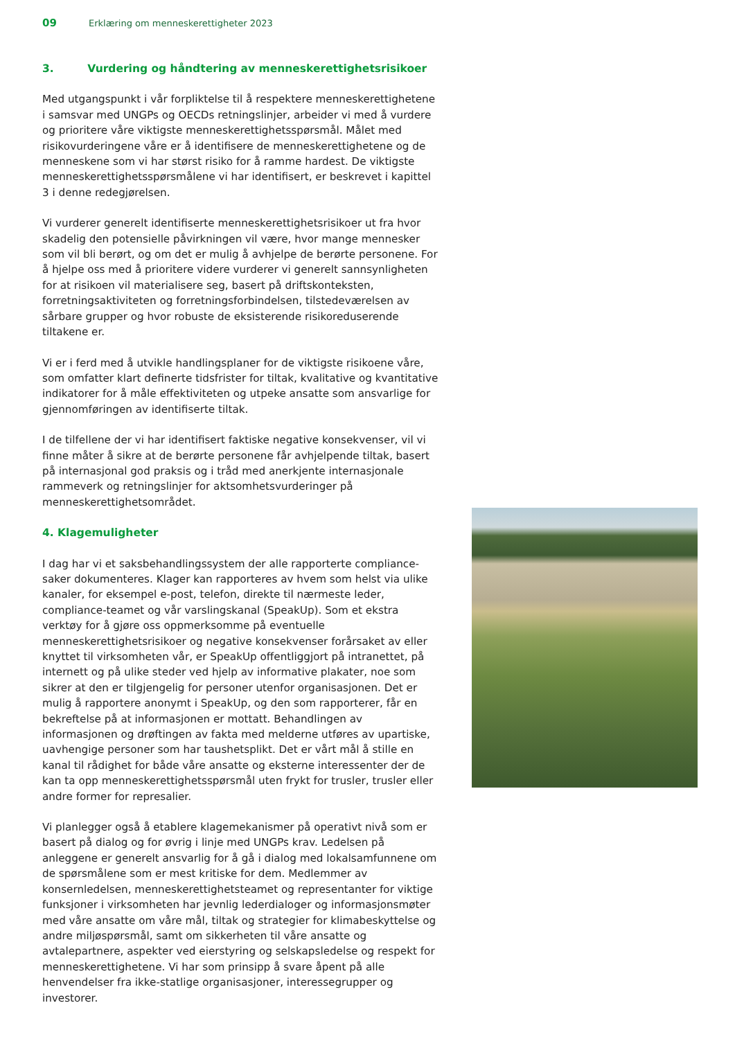09 Erklæring om menneskerettigheter 2023
3. Vurdering og håndtering av menneskerettighetsrisikoer
Med utgangspunkt i vår forpliktelse til å respektere menneskerettighetene i samsvar med UNGPs og OECDs retningslinjer, arbeider vi med å vurdere og prioritere våre viktigste menneskerettighetsspørsmål. Målet med risikovurderingene våre er å identifisere de menneskerettighetene og de menneskene som vi har størst risiko for å ramme hardest. De viktigste menneskerettighetsspørsmålene vi har identifisert, er beskrevet i kapittel 3 i denne redegjørelsen.
Vi vurderer generelt identifiserte menneskerettighetsrisikoer ut fra hvor skadelig den potensielle påvirkningen vil være, hvor mange mennesker som vil bli berørt, og om det er mulig å avhjelpe de berørte personene. For å hjelpe oss med å prioritere videre vurderer vi generelt sannsynligheten for at risikoen vil materialisere seg, basert på driftskonteksten, forretningsaktiviteten og forretningsforbindelsen, tilstedeværelsen av sårbare grupper og hvor robuste de eksisterende risikoreduserende tiltakene er.
Vi er i ferd med å utvikle handlingsplaner for de viktigste risikoene våre, som omfatter klart definerte tidsfrister for tiltak, kvalitative og kvantitative indikatorer for å måle effektiviteten og utpeke ansatte som ansvarlige for gjennomføringen av identifiserte tiltak.
I de tilfellene der vi har identifisert faktiske negative konsekvenser, vil vi finne måter å sikre at de berørte personene får avhjelpende tiltak, basert på internasjonal god praksis og i tråd med anerkjente internasjonale rammeverk og retningslinjer for aktsomhetsvurderinger på menneskerettighetsområdet.
4. Klagemuligheter
I dag har vi et saksbehandlingssystem der alle rapporterte compliance-saker dokumenteres. Klager kan rapporteres av hvem som helst via ulike kanaler, for eksempel e-post, telefon, direkte til nærmeste leder, compliance-teamet og vår varslingskanal (SpeakUp). Som et ekstra verktøy for å gjøre oss oppmerksomme på eventuelle menneskerettighetsrisikoer og negative konsekvenser forårsaket av eller knyttet til virksomheten vår, er SpeakUp offentliggjort på intranettet, på internett og på ulike steder ved hjelp av informative plakater, noe som sikrer at den er tilgjengelig for personer utenfor organisasjonen. Det er mulig å rapportere anonymt i SpeakUp, og den som rapporterer, får en bekreftelse på at informasjonen er mottatt. Behandlingen av informasjonen og drøftingen av fakta med melderne utføres av upartiske, uavhengige personer som har taushetsplikt. Det er vårt mål å stille en kanal til rådighet for både våre ansatte og eksterne interessenter der de kan ta opp menneskerettighetsspørsmål uten frykt for trusler, trusler eller andre former for represalier.
Vi planlegger også å etablere klagemekanismer på operativt nivå som er basert på dialog og for øvrig i linje med UNGPs krav. Ledelsen på anleggene er generelt ansvarlig for å gå i dialog med lokalsamfunnene om de spørsmålene som er mest kritiske for dem. Medlemmer av konsernledelsen, menneskerettighetsteamet og representanter for viktige funksjoner i virksomheten har jevnlig lederdialoger og informasjonsmøter med våre ansatte om våre mål, tiltak og strategier for klimabeskyttelse og andre miljøspørsmål, samt om sikkerheten til våre ansatte og avtalepartnere, aspekter ved eierstyring og selskapsledelse og respekt for menneskerettighetene. Vi har som prinsipp å svare åpent på alle henvendelser fra ikke-statlige organisasjoner, interessegrupper og investorer.